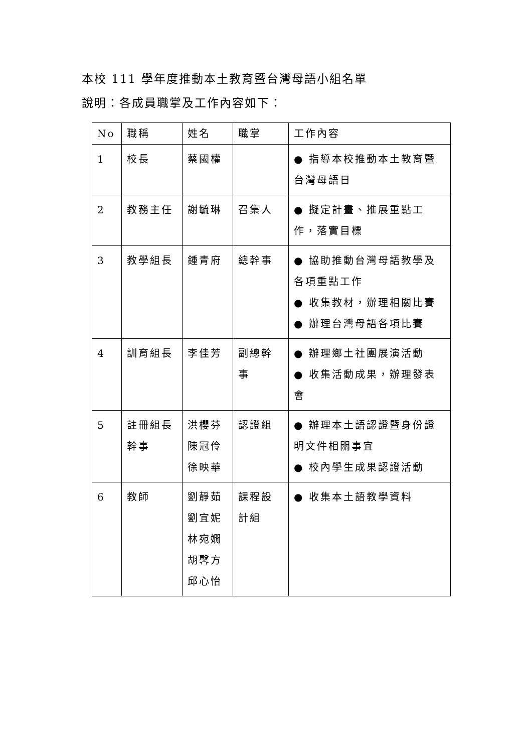本校 111 學年度推動本土教育暨台灣母語小組名單
說明：各成員職掌及工作內容如下：
| No | 職稱 | 姓名 | 職掌 | 工作內容 |
| --- | --- | --- | --- | --- |
| 1 | 校長 | 蔡國權 | | ● 指導本校推動本土教育暨台灣母語日 |
| 2 | 教務主任 | 謝毓琳 | 召集人 | ● 擬定計畫、推展重點工作，落實目標 |
| 3 | 教學組長 | 鍾青府 | 總幹事 | ● 協助推動台灣母語教學及各項重點工作 ● 收集教材，辦理相關比賽 ● 辦理台灣母語各項比賽 |
| 4 | 訓育組長 | 李佳芳 | 副總幹事 | ● 辦理鄉土社團展演活動 ● 收集活動成果，辦理發表會 |
| 5 | 註冊組長 幹事 | 洪櫻芬 陳冠伶 徐映華 | 認證組 | ● 辦理本土語認證暨身份證明文件相關事宜 ● 校內學生成果認證活動 |
| 6 | 教師 | 劉靜茹 劉宜妮 林宛嫺 胡馨方 邱心怡 | 課程設計組 | ● 收集本土語教學資料 |